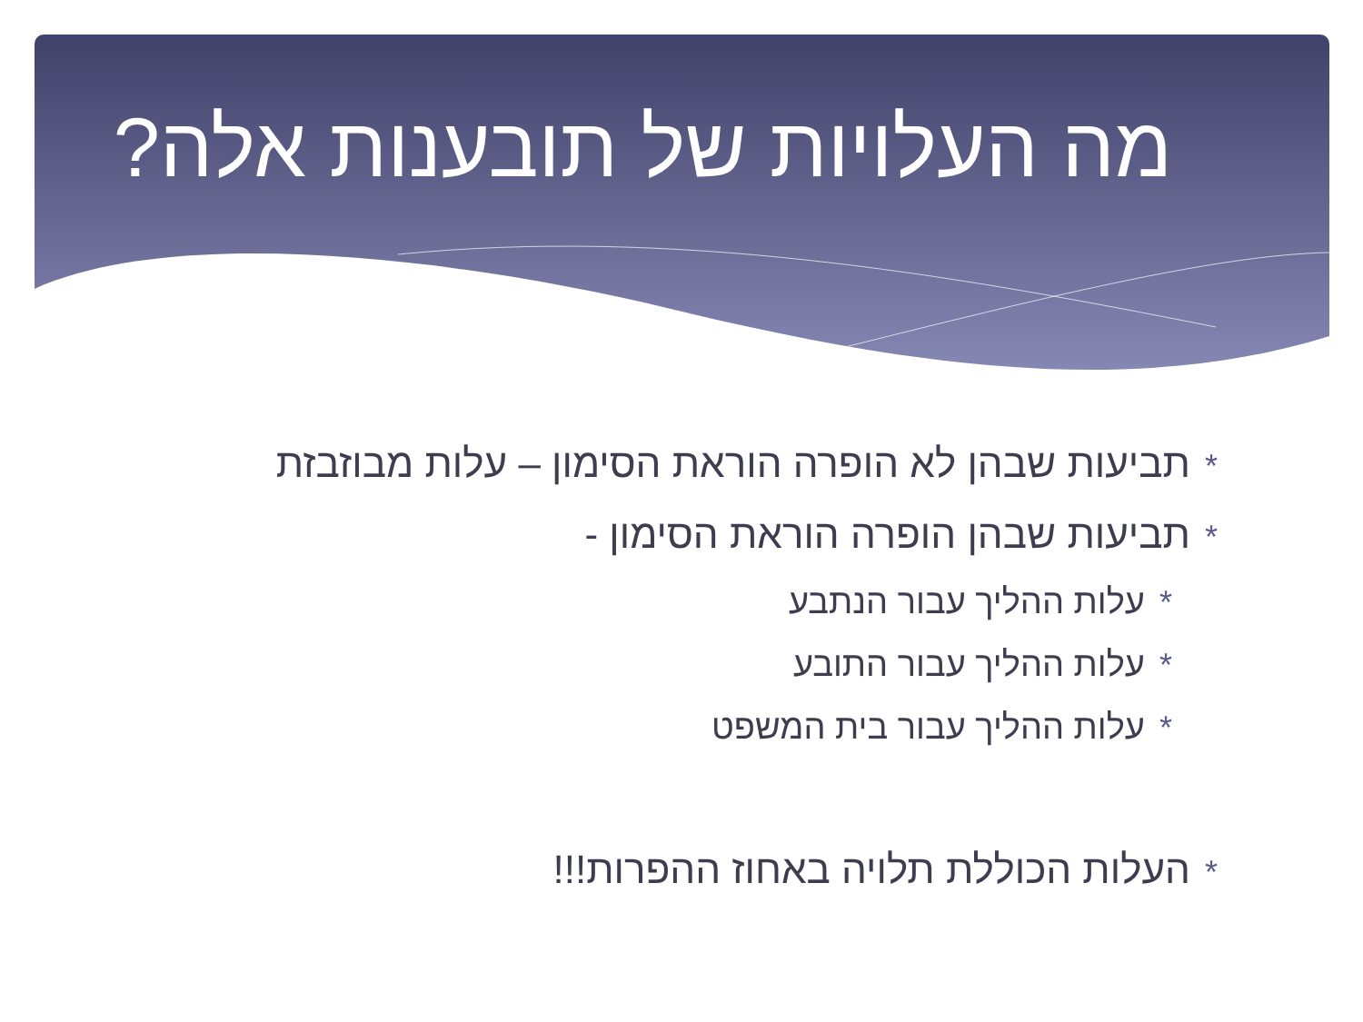מה העלויות של תובענות אלה?
*תביעות שבהן לא הופרה הוראת הסימון – עלות מבוזבזת
*תביעות שבהן הופרה הוראת הסימון -
*עלות ההליך עבור הנתבע
*עלות ההליך עבור התובע
*עלות ההליך עבור בית המשפט
*העלות הכוללת תלויה באחוז ההפרות!!!